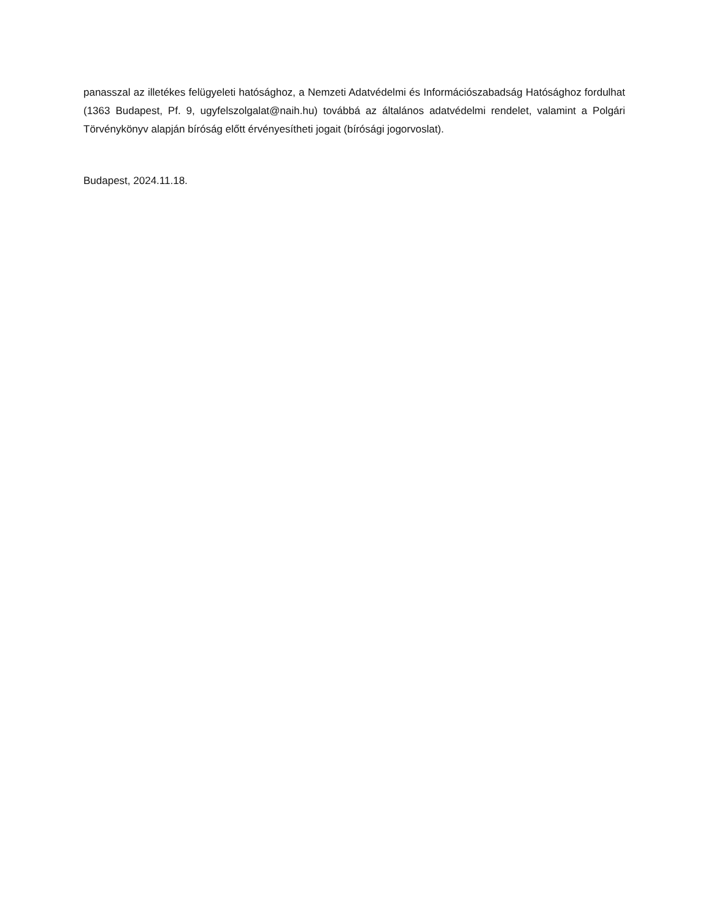panasszal az illetékes felügyeleti hatósághoz, a Nemzeti Adatvédelmi és Információszabadság Hatósághoz fordulhat (1363 Budapest, Pf. 9, ugyfelszolgalat@naih.hu) továbbá az általános adatvédelmi rendelet, valamint a Polgári Törvénykönyv alapján bíróság előtt érvényesítheti jogait (bírósági jogorvoslat).
Budapest, 2024.11.18.